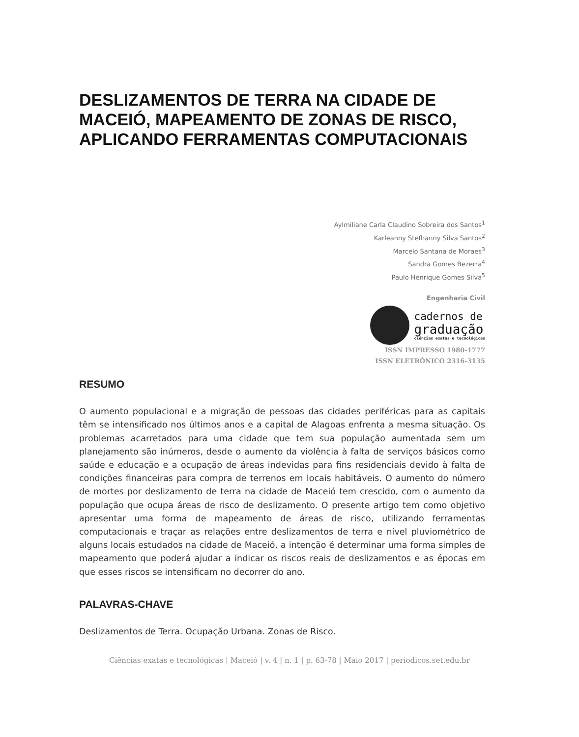DESLIZAMENTOS DE TERRA NA CIDADE DE MACEIÓ, MAPEAMENTO DE ZONAS DE RISCO, APLICANDO FERRAMENTAS COMPUTACIONAIS
Aylmiliane Carla Claudino Sobreira dos Santos<sup>1</sup>
Karleanny Stefhanny Silva Santos<sup>2</sup>
Marcelo Santana de Moraes<sup>3</sup>
Sandra Gomes Bezerra<sup>4</sup>
Paulo Henrique Gomes Silva<sup>5</sup>
Engenharia Civil
cadernos de
graduação
ciências exatas e tecnológicas
ISSN IMPRESSO 1980-1777
ISSN ELETRÔNICO 2316-3135
RESUMO
O aumento populacional e a migração de pessoas das cidades periféricas para as capitais têm se intensificado nos últimos anos e a capital de Alagoas enfrenta a mesma situação. Os problemas acarretados para uma cidade que tem sua população aumentada sem um planejamento são inúmeros, desde o aumento da violência à falta de serviços básicos como saúde e educação e a ocupação de áreas indevidas para fins residenciais devido à falta de condições financeiras para compra de terrenos em locais habitáveis. O aumento do número de mortes por deslizamento de terra na cidade de Maceió tem crescido, com o aumento da população que ocupa áreas de risco de deslizamento. O presente artigo tem como objetivo apresentar uma forma de mapeamento de áreas de risco, utilizando ferramentas computacionais e traçar as relações entre deslizamentos de terra e nível pluviométrico de alguns locais estudados na cidade de Maceió, a intenção é determinar uma forma simples de mapeamento que poderá ajudar a indicar os riscos reais de deslizamentos e as épocas em que esses riscos se intensificam no decorrer do ano.
PALAVRAS-CHAVE
Deslizamentos de Terra. Ocupação Urbana. Zonas de Risco.
Ciências exatas e tecnológicas | Maceió | v. 4 | n. 1 | p. 63-78 | Maio 2017 | periodicos.set.edu.br